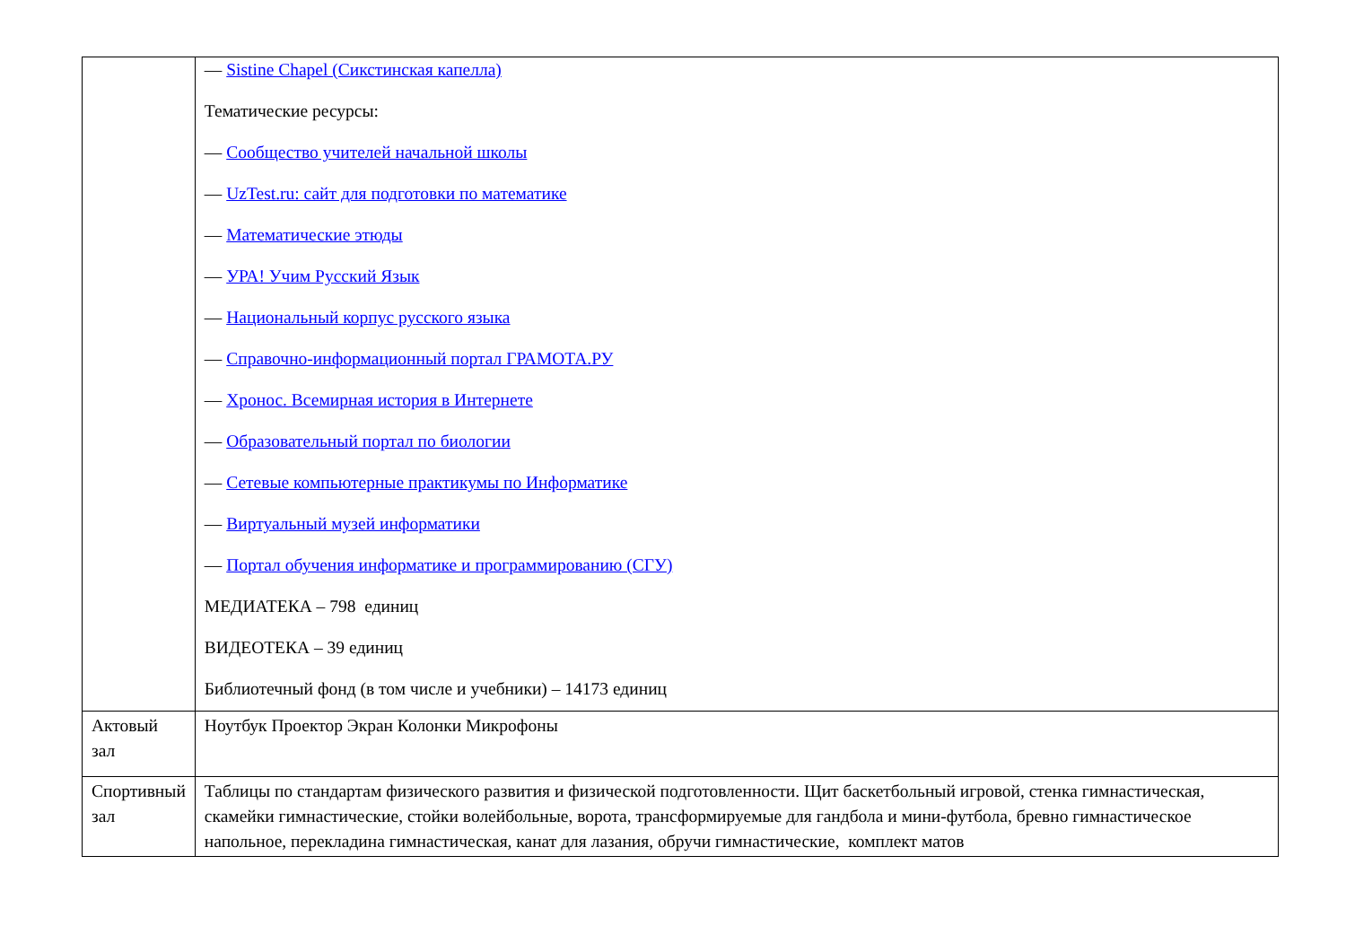| | — Sistine Chapel (Сикстинская капелла) Тематические ресурсы: — Сообщество учителей начальной школы — UzTest.ru: сайт для подготовки по математике — Математические этюды — УРА! Учим Русский Язык — Национальный корпус русского языка — Справочно-информационный портал ГРАМОТА.РУ — Хронос. Всемирная история в Интернете — Образовательный портал по биологии — Сетевые компьютерные практикумы по Информатике — Виртуальный музей информатики — Портал обучения информатике и программированию (СГУ) МЕДИАТЕКА – 798 единиц ВИДЕОТЕКА – 39 единиц Библиотечный фонд (в том числе и учебники) – 14173 единиц |
| Актовый зал | Ноутбук Проектор Экран Колонки Микрофоны |
| Спортивный зал | Таблицы по стандартам физического развития и физической подготовленности. Щит баскетбольный игровой, стенка гимнастическая, скамейки гимнастические, стойки волейбольные, ворота, трансформируемые для гандбола и мини-футбола, бревно гимнастическое напольное, перекладина гимнастическая, канат для лазания, обручи гимнастические, комплект матов |